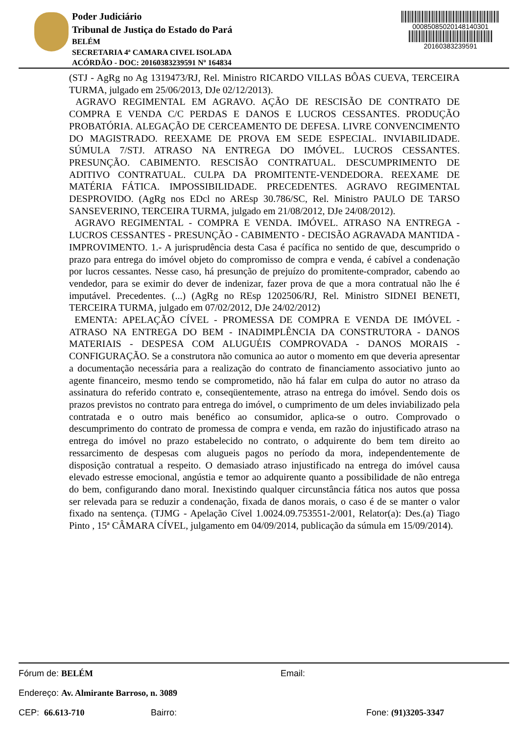Poder Judiciário
Tribunal de Justiça do Estado do Pará
BELÉM
SECRETARIA 4ª CAMARA CIVEL ISOLADA
ACÓRDÃO - DOC: 20160383239591 Nº 164834
00085085020148140301
20160383239591
(STJ - AgRg no Ag 1319473/RJ, Rel. Ministro RICARDO VILLAS BÔAS CUEVA, TERCEIRA TURMA, julgado em 25/06/2013, DJe 02/12/2013).
AGRAVO REGIMENTAL EM AGRAVO. AÇÃO DE RESCISÃO DE CONTRATO DE COMPRA E VENDA C/C PERDAS E DANOS E LUCROS CESSANTES. PRODUÇÃO PROBATÓRIA. ALEGAÇÃO DE CERCEAMENTO DE DEFESA. LIVRE CONVENCIMENTO DO MAGISTRADO. REEXAME DE PROVA EM SEDE ESPECIAL. INVIABILIDADE. SÚMULA 7/STJ. ATRASO NA ENTREGA DO IMÓVEL. LUCROS CESSANTES. PRESUNÇÃO. CABIMENTO. RESCISÃO CONTRATUAL. DESCUMPRIMENTO DE ADITIVO CONTRATUAL. CULPA DA PROMITENTE-VENDEDORA. REEXAME DE MATÉRIA FÁTICA. IMPOSSIBILIDADE. PRECEDENTES. AGRAVO REGIMENTAL DESPROVIDO. (AgRg nos EDcl no AREsp 30.786/SC, Rel. Ministro PAULO DE TARSO SANSEVERINO, TERCEIRA TURMA, julgado em 21/08/2012, DJe 24/08/2012).
AGRAVO REGIMENTAL - COMPRA E VENDA. IMÓVEL. ATRASO NA ENTREGA - LUCROS CESSANTES - PRESUNÇÃO - CABIMENTO - DECISÃO AGRAVADA MANTIDA - IMPROVIMENTO. 1.- A jurisprudência desta Casa é pacífica no sentido de que, descumprido o prazo para entrega do imóvel objeto do compromisso de compra e venda, é cabível a condenação por lucros cessantes. Nesse caso, há presunção de prejuízo do promitente-comprador, cabendo ao vendedor, para se eximir do dever de indenizar, fazer prova de que a mora contratual não lhe é imputável. Precedentes. (...) (AgRg no REsp 1202506/RJ, Rel. Ministro SIDNEI BENETI, TERCEIRA TURMA, julgado em 07/02/2012, DJe 24/02/2012)
EMENTA: APELAÇÃO CÍVEL - PROMESSA DE COMPRA E VENDA DE IMÓVEL - ATRASO NA ENTREGA DO BEM - INADIMPLÊNCIA DA CONSTRUTORA - DANOS MATERIAIS - DESPESA COM ALUGUÉIS COMPROVADA - DANOS MORAIS - CONFIGURAÇÃO. Se a construtora não comunica ao autor o momento em que deveria apresentar a documentação necessária para a realização do contrato de financiamento associativo junto ao agente financeiro, mesmo tendo se comprometido, não há falar em culpa do autor no atraso da assinatura do referido contrato e, conseqüentemente, atraso na entrega do imóvel. Sendo dois os prazos previstos no contrato para entrega do imóvel, o cumprimento de um deles inviabilizado pela contratada e o outro mais benéfico ao consumidor, aplica-se o outro. Comprovado o descumprimento do contrato de promessa de compra e venda, em razão do injustificado atraso na entrega do imóvel no prazo estabelecido no contrato, o adquirente do bem tem direito ao ressarcimento de despesas com alugueis pagos no período da mora, independentemente de disposição contratual a respeito. O demasiado atraso injustificado na entrega do imóvel causa elevado estresse emocional, angústia e temor ao adquirente quanto a possibilidade de não entrega do bem, configurando dano moral. Inexistindo qualquer circunstância fática nos autos que possa ser relevada para se reduzir a condenação, fixada de danos morais, o caso é de se manter o valor fixado na sentença. (TJMG - Apelação Cível 1.0024.09.753551-2/001, Relator(a): Des.(a) Tiago Pinto , 15ª CÂMARA CÍVEL, julgamento em 04/09/2014, publicação da súmula em 15/09/2014).
Fórum de: BELÉM Email:
Endereço: Av. Almirante Barroso, n. 3089
CEP: 66.613-710 Bairro: Fone: (91)3205-3347